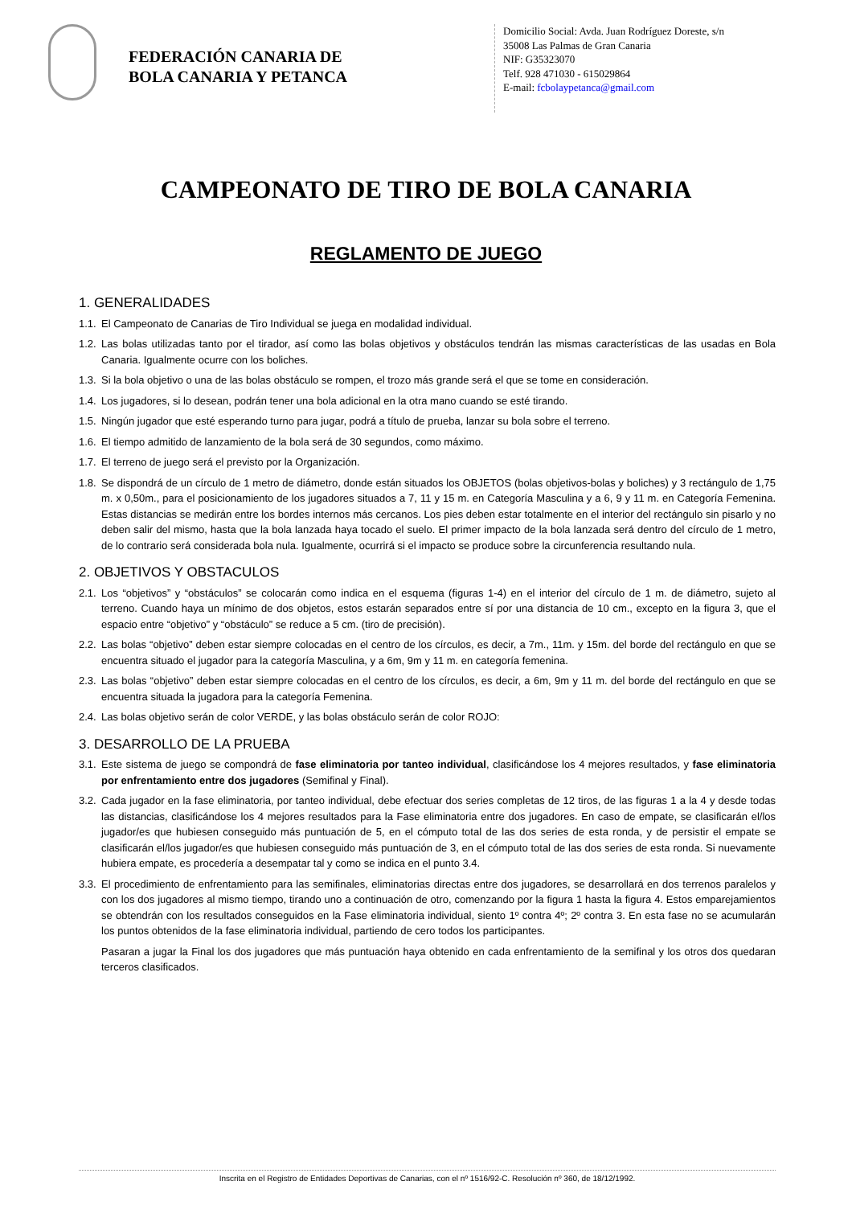FEDERACIÓN CANARIA DE
BOLA CANARIA Y PETANCA
Domicilio Social: Avda. Juan Rodríguez Doreste, s/n
35008 Las Palmas de Gran Canaria
NIF: G35323070
Telf. 928 471030 - 615029864
E-mail: fcbolaypetanca@gmail.com
CAMPEONATO DE TIRO DE BOLA CANARIA
REGLAMENTO DE JUEGO
1. GENERALIDADES
1.1. El Campeonato de Canarias de Tiro Individual se juega en modalidad individual.
1.2. Las bolas utilizadas tanto por el tirador, así como las bolas objetivos y obstáculos tendrán las mismas características de las usadas en Bola Canaria. Igualmente ocurre con los boliches.
1.3. Si la bola objetivo o una de las bolas obstáculo se rompen, el trozo más grande será el que se tome en consideración.
1.4. Los jugadores, si lo desean, podrán tener una bola adicional en la otra mano cuando se esté tirando.
1.5. Ningún jugador que esté esperando turno para jugar, podrá a título de prueba, lanzar su bola sobre el terreno.
1.6. El tiempo admitido de lanzamiento de la bola será de 30 segundos, como máximo.
1.7. El terreno de juego será el previsto por la Organización.
1.8. Se dispondrá de un círculo de 1 metro de diámetro, donde están situados los OBJETOS (bolas objetivos-bolas y boliches) y 3 rectángulo de 1,75 m. x 0,50m., para el posicionamiento de los jugadores situados a 7, 11 y 15 m. en Categoría Masculina y a 6, 9 y 11 m. en Categoría Femenina. Estas distancias se medirán entre los bordes internos más cercanos. Los pies deben estar totalmente en el interior del rectángulo sin pisarlo y no deben salir del mismo, hasta que la bola lanzada haya tocado el suelo. El primer impacto de la bola lanzada será dentro del círculo de 1 metro, de lo contrario será considerada bola nula. Igualmente, ocurrirá si el impacto se produce sobre la circunferencia resultando nula.
2. OBJETIVOS Y OBSTACULOS
2.1. Los “objetivos” y “obstáculos” se colocarán como indica en el esquema (figuras 1-4) en el interior del círculo de 1 m. de diámetro, sujeto al terreno. Cuando haya un mínimo de dos objetos, estos estarán separados entre sí por una distancia de 10 cm., excepto en la figura 3, que el espacio entre “objetivo” y “obstáculo” se reduce a 5 cm. (tiro de precisión).
2.2. Las bolas “objetivo” deben estar siempre colocadas en el centro de los círculos, es decir, a 7m., 11m. y 15m. del borde del rectángulo en que se encuentra situado el jugador para la categoría Masculina, y a 6m, 9m y 11 m. en categoría femenina.
2.3. Las bolas “objetivo” deben estar siempre colocadas en el centro de los círculos, es decir, a 6m, 9m y 11 m. del borde del rectángulo en que se encuentra situada la jugadora para la categoría Femenina.
2.4. Las bolas objetivo serán de color VERDE, y las bolas obstáculo serán de color ROJO:
3. DESARROLLO DE LA PRUEBA
3.1. Este sistema de juego se compondrá de fase eliminatoria por tanteo individual, clasificándose los 4 mejores resultados, y fase eliminatoria por enfrentamiento entre dos jugadores (Semifinal y Final).
3.2. Cada jugador en la fase eliminatoria, por tanteo individual, debe efectuar dos series completas de 12 tiros, de las figuras 1 a la 4 y desde todas las distancias, clasificándose los 4 mejores resultados para la Fase eliminatoria entre dos jugadores. En caso de empate, se clasificarán el/los jugador/es que hubiesen conseguido más puntuación de 5, en el cómputo total de las dos series de esta ronda, y de persistir el empate se clasificarán el/los jugador/es que hubiesen conseguido más puntuación de 3, en el cómputo total de las dos series de esta ronda. Si nuevamente hubiera empate, es procedería a desempatar tal y como se indica en el punto 3.4.
3.3. El procedimiento de enfrentamiento para las semifinales, eliminatorias directas entre dos jugadores, se desarrollará en dos terrenos paralelos y con los dos jugadores al mismo tiempo, tirando uno a continuación de otro, comenzando por la figura 1 hasta la figura 4. Estos emparejamientos se obtendrán con los resultados conseguidos en la Fase eliminatoria individual, siento 1º contra 4º; 2º contra 3. En esta fase no se acumularán los puntos obtenidos de la fase eliminatoria individual, partiendo de cero todos los participantes.
Pasaran a jugar la Final los dos jugadores que más puntuación haya obtenido en cada enfrentamiento de la semifinal y los otros dos quedaran terceros clasificados.
Inscrita en el Registro de Entidades Deportivas de Canarias, con el nº 1516/92-C. Resolución nº 360, de 18/12/1992.